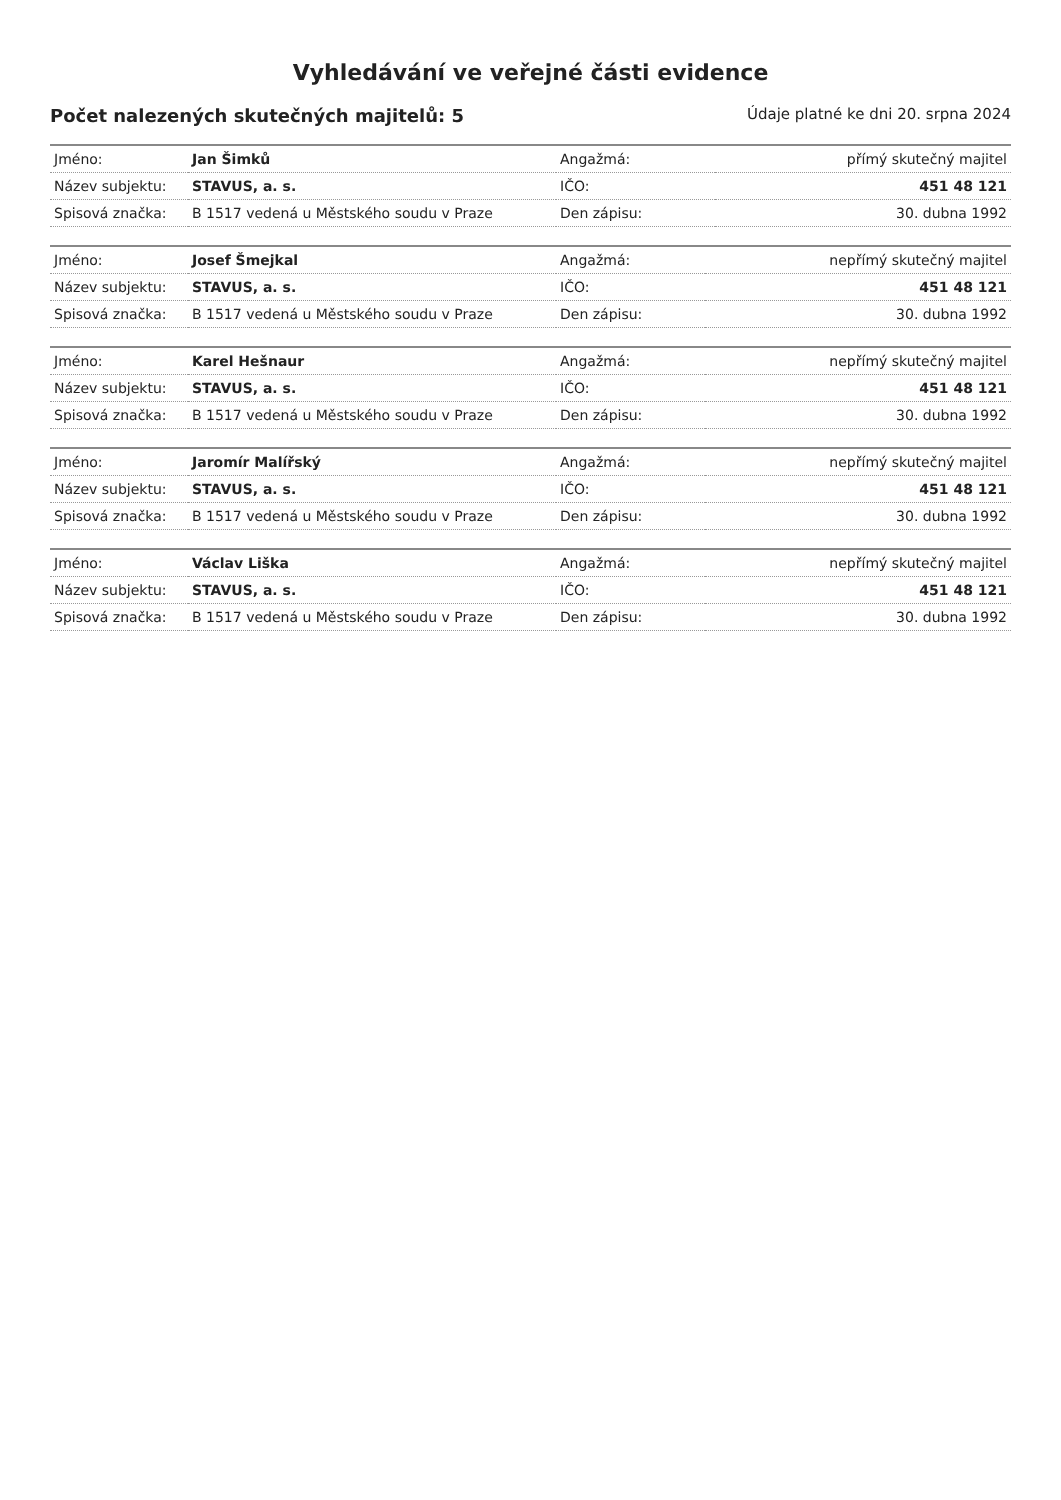Vyhledávání ve veřejné části evidence
Počet nalezených skutečných majitelů: 5 Údaje platné ke dni 20. srpna 2024
| Jméno: | Jan Šimků | Angažmá: | přímý skutečný majitel |
| Název subjektu: | STAVUS, a. s. | IČO: | 451 48 121 |
| Spisová značka: | B 1517 vedená u Městského soudu v Praze | Den zápisu: | 30. dubna 1992 |
| Jméno: | Josef Šmejkal | Angažmá: | nepřímý skutečný majitel |
| Název subjektu: | STAVUS, a. s. | IČO: | 451 48 121 |
| Spisová značka: | B 1517 vedená u Městského soudu v Praze | Den zápisu: | 30. dubna 1992 |
| Jméno: | Karel Hešnaur | Angažmá: | nepřímý skutečný majitel |
| Název subjektu: | STAVUS, a. s. | IČO: | 451 48 121 |
| Spisová značka: | B 1517 vedená u Městského soudu v Praze | Den zápisu: | 30. dubna 1992 |
| Jméno: | Jaromír Malířský | Angažmá: | nepřímý skutečný majitel |
| Název subjektu: | STAVUS, a. s. | IČO: | 451 48 121 |
| Spisová značka: | B 1517 vedená u Městského soudu v Praze | Den zápisu: | 30. dubna 1992 |
| Jméno: | Václav Liška | Angažmá: | nepřímý skutečný majitel |
| Název subjektu: | STAVUS, a. s. | IČO: | 451 48 121 |
| Spisová značka: | B 1517 vedená u Městského soudu v Praze | Den zápisu: | 30. dubna 1992 |